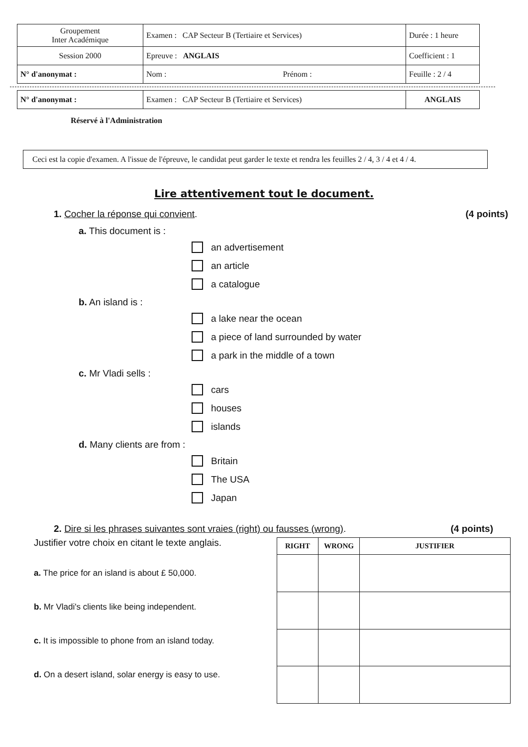| Groupement Inter Académique | Examen : CAP Secteur B (Tertiaire et Services) | Durée : 1 heure |
| Session 2000 | Epreuve : ANGLAIS | Coefficient : 1 |
| N° d'anonymat : | Nom : Prénom : | Feuille : 2 / 4 |
| N° d'anonymat : | Examen : CAP Secteur B (Tertiaire et Services) | ANGLAIS |
Réservé à l'Administration
Ceci est la copie d'examen. A l'issue de l'épreuve, le candidat peut garder le texte et rendra les feuilles 2 / 4, 3 / 4 et 4 / 4.
Lire attentivement tout le document.
1. Cocher la réponse qui convient. (4 points)
a. This document is :
an advertisement
an article
a catalogue
b. An island is :
a lake near the ocean
a piece of land surrounded by water
a park in the middle of a town
c. Mr Vladi sells :
cars
houses
islands
d. Many clients are from :
Britain
The USA
Japan
2. Dire si les phrases suivantes sont vraies (right) ou fausses (wrong). (4 points)
Justifier votre choix en citant le texte anglais.
a. The price for an island is about £ 50,000.
b. Mr Vladi's clients like being independent.
c. It is impossible to phone from an island today.
d. On a desert island, solar energy is easy to use.
| RIGHT | WRONG | JUSTIFIER |
| --- | --- | --- |